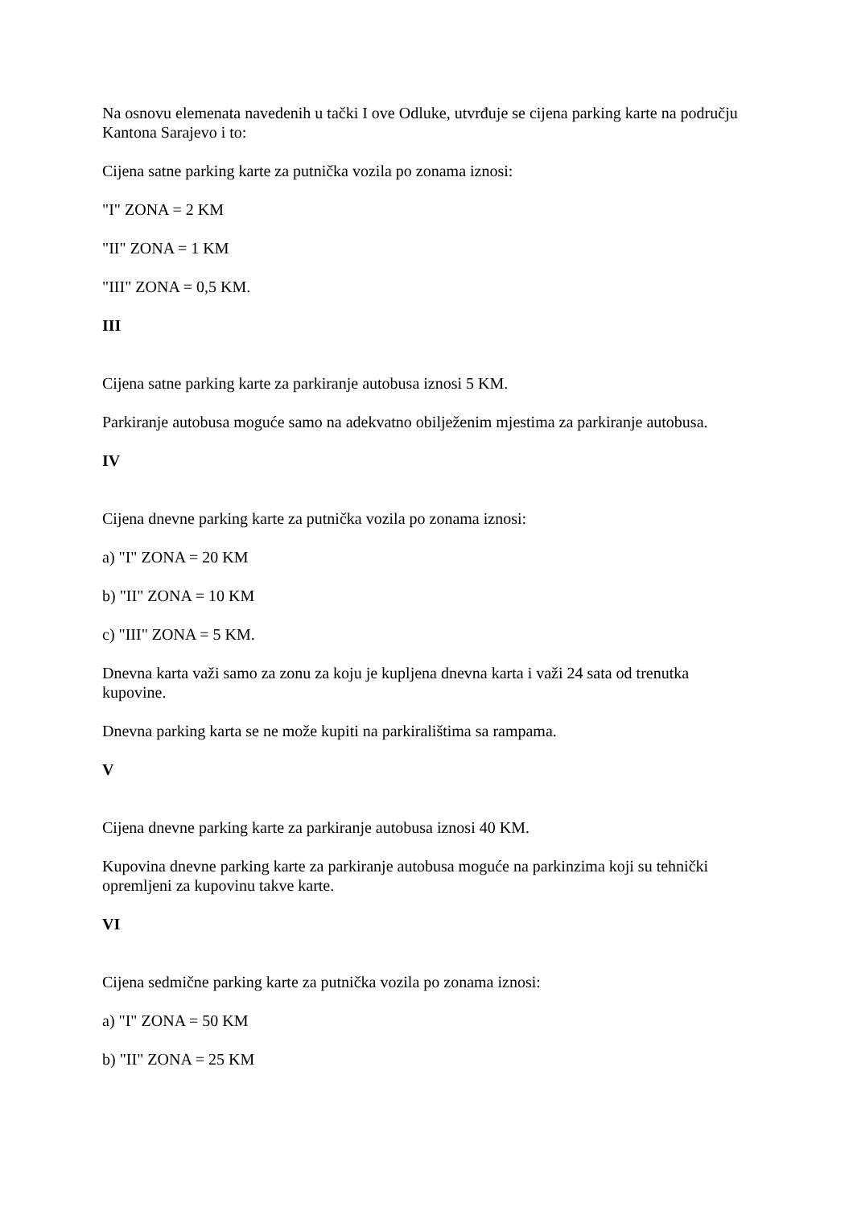Na osnovu elemenata navedenih u tački I ove Odluke, utvrđuje se cijena parking karte na području Kantona Sarajevo i to:
Cijena satne parking karte za putnička vozila po zonama iznosi:
"I" ZONA = 2 KM
"II" ZONA = 1 KM
"III" ZONA = 0,5 KM.
III
Cijena satne parking karte za parkiranje autobusa iznosi 5 KM.
Parkiranje autobusa moguće samo na adekvatno obilježenim mjestima za parkiranje autobusa.
IV
Cijena dnevne parking karte za putnička vozila po zonama iznosi:
a) "I" ZONA = 20 KM
b) "II" ZONA = 10 KM
c) "III" ZONA = 5 KM.
Dnevna karta važi samo za zonu za koju je kupljena dnevna karta i važi 24 sata od trenutka kupovine.
Dnevna parking karta se ne može kupiti na parkiralištima sa rampama.
V
Cijena dnevne parking karte za parkiranje autobusa iznosi 40 KM.
Kupovina dnevne parking karte za parkiranje autobusa moguće na parkinzima koji su tehnički opremljeni za kupovinu takve karte.
VI
Cijena sedmične parking karte za putnička vozila po zonama iznosi:
a) "I" ZONA = 50 KM
b) "II" ZONA = 25 KM